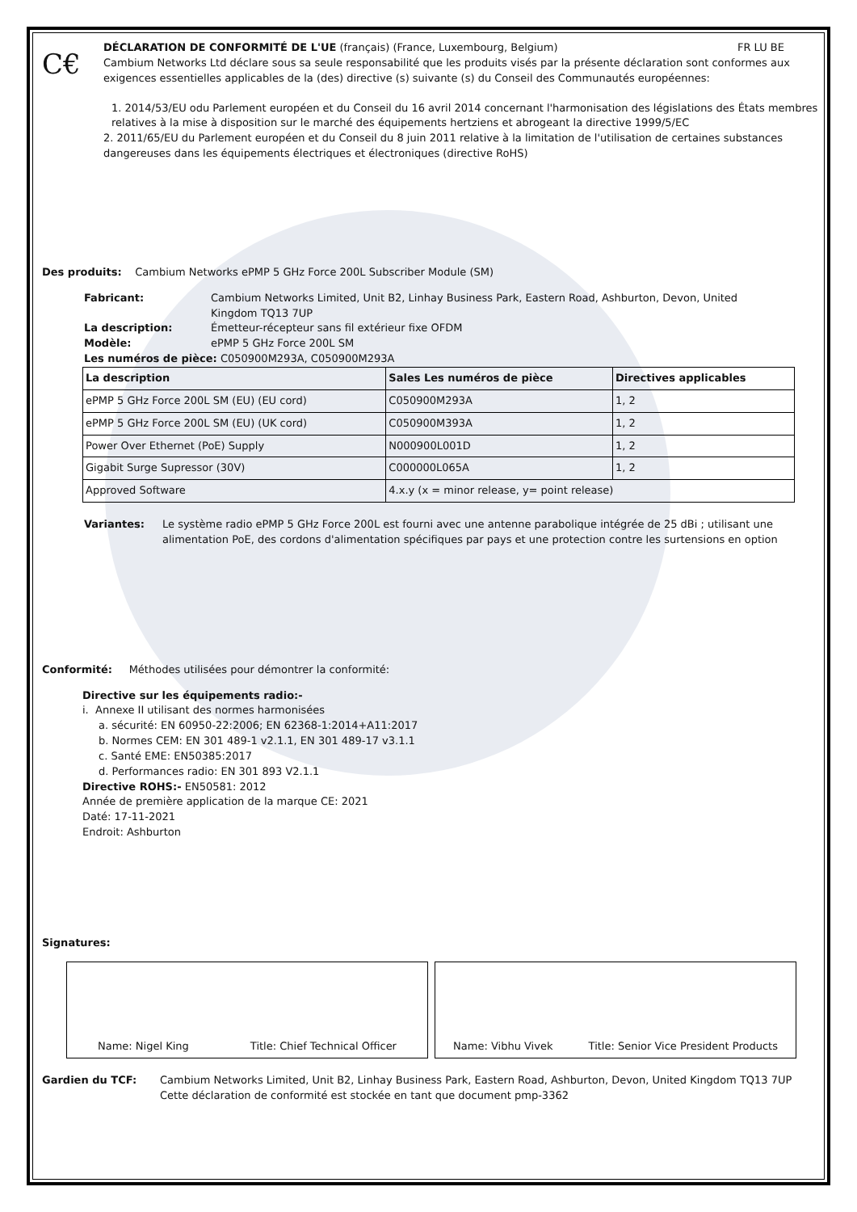C€
DÉCLARATION DE CONFORMITÉ DE L'UE (français) (France, Luxembourg, Belgium)
FR LU BE
Cambium Networks Ltd déclare sous sa seule responsabilité que les produits visés par la présente déclaration sont conformes aux exigences essentielles applicables de la (des) directive (s) suivante (s) du Conseil des Communautés européennes:
1. 2014/53/EU odu Parlement européen et du Conseil du 16 avril 2014 concernant l'harmonisation des législations des États membres relatives à la mise à disposition sur le marché des équipements hertziens et abrogeant la directive 1999/5/EC
2. 2011/65/EU du Parlement européen et du Conseil du 8 juin 2011 relative à la limitation de l'utilisation de certaines substances dangereuses dans les équipements électriques et électroniques (directive RoHS)
Des produits: Cambium Networks ePMP 5 GHz Force 200L Subscriber Module (SM)
Fabricant: Cambium Networks Limited, Unit B2, Linhay Business Park, Eastern Road, Ashburton, Devon, United Kingdom TQ13 7UP
La description: Émetteur-récepteur sans fil extérieur fixe OFDM
Modèle: ePMP 5 GHz Force 200L SM
Les numéros de pièce: C050900M293A, C050900M293A
| La description | Sales Les numéros de pièce | Directives applicables |
| --- | --- | --- |
| ePMP 5 GHz Force 200L SM (EU) (EU cord) | C050900M293A | 1, 2 |
| ePMP 5 GHz Force 200L SM (EU) (UK cord) | C050900M393A | 1, 2 |
| Power Over Ethernet (PoE) Supply | N000900L001D | 1, 2 |
| Gigabit Surge Supressor (30V) | C000000L065A | 1, 2 |
| Approved Software | 4.x.y (x = minor release, y= point release) | |
Variantes: Le système radio ePMP 5 GHz Force 200L est fourni avec une antenne parabolique intégrée de 25 dBi ; utilisant une alimentation PoE, des cordons d'alimentation spécifiques par pays et une protection contre les surtensions en option
Conformité: Méthodes utilisées pour démontrer la conformité:
Directive sur les équipements radio:-
i. Annexe II utilisant des normes harmonisées
a. sécurité: EN 60950-22:2006; EN 62368-1:2014+A11:2017
b. Normes CEM: EN 301 489-1 v2.1.1, EN 301 489-17 v3.1.1
c. Santé EME: EN50385:2017
d. Performances radio: EN 301 893 V2.1.1
Directive ROHS:- EN50581: 2012
Année de première application de la marque CE: 2021
Daté: 17-11-2021
Endroit: Ashburton
Signatures:
Name: Nigel King Title: Chief Technical Officer Name: Vibhu Vivek Title: Senior Vice President Products
Gardien du TCF: Cambium Networks Limited, Unit B2, Linhay Business Park, Eastern Road, Ashburton, Devon, United Kingdom TQ13 7UP
Cette déclaration de conformité est stockée en tant que document pmp-3362